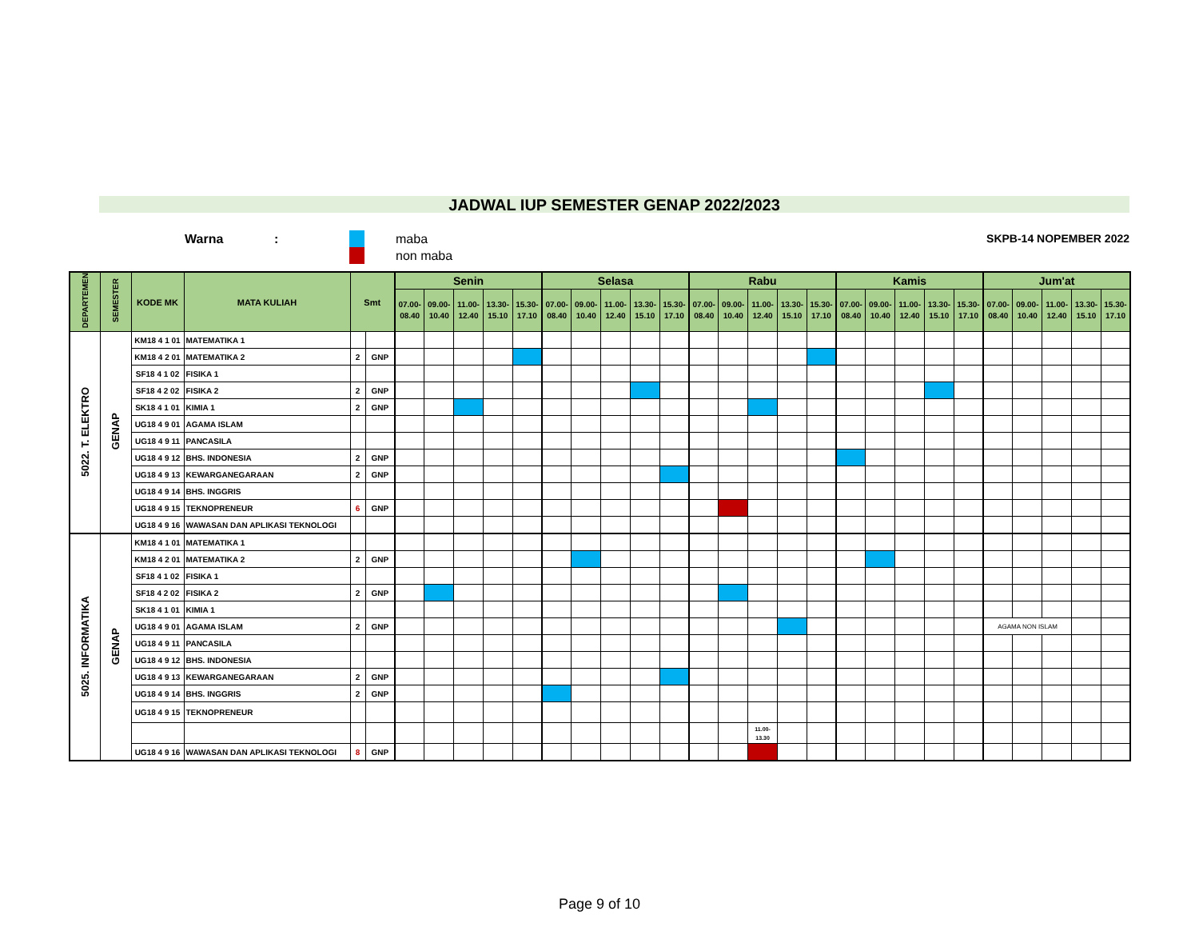JADWAL IUP SEMESTER GENAP 2022/2023
Warna : maba
non maba
SKPB-14 NOPEMBER 2022
| DEPARTEMEN | SEMESTER | KODE MK | MATA KULIAH | Smt | | Senin | | | | | Selasa | | | | | Rabu | | | | | Kamis | | | | | Jum'at | | | | |
| --- | --- | --- | --- | --- | --- | --- | --- | --- | --- | --- | --- | --- | --- | --- | --- | --- | --- | --- | --- | --- | --- | --- | --- | --- | --- | --- | --- | --- | --- | --- |
| | | | | | | 07.00- 08.40 | 09.00- 10.40 | 11.00- 12.40 | 13.30- 15.10 | 15.30- 17.10 | 07.00- 08.40 | 09.00- 10.40 | 11.00- 12.40 | 13.30- 15.10 | 15.30- 17.10 | 07.00- 08.40 | 09.00- 10.40 | 11.00- 12.40 | 13.30- 15.10 | 15.30- 17.10 | 07.00- 08.40 | 09.00- 10.40 | 11.00- 12.40 | 13.30- 15.10 | 15.30- 17.10 | 07.00- 08.40 | 09.00- 10.40 | 11.00- 12.40 | 13.30- 15.10 | 15.30- 17.10 |
| 5022. T. ELEKTRO | GENAP | KM18 4 1 01 | MATEMATIKA 1 | | | | | | | | | | | | | | | | | | | | | | | | | | | |
| | | KM18 4 2 01 | MATEMATIKA 2 | 2 | GNP | | | | | | | | | | | | | | | | | | | | | | | | | |
| | | SF18 4 1 02 | FISIKA 1 | | | | | | | | | | | | | | | | | | | | | | | | | | | |
| | | SF18 4 2 02 | FISIKA 2 | 2 | GNP | | | | | | | | | | | | | | | | | | | | | | | | | |
| | | SK18 4 1 01 | KIMIA 1 | 2 | GNP | | | | | | | | | | | | | | | | | | | | | | | | | |
| | | UG18 4 9 01 | AGAMA ISLAM | | | | | | | | | | | | | | | | | | | | | | | | | | | |
| | | UG18 4 9 11 | PANCASILA | | | | | | | | | | | | | | | | | | | | | | | | | | | |
| | | UG18 4 9 12 | BHS. INDONESIA | 2 | GNP | | | | | | | | | | | | | | | | | | | | | | | | | |
| | | UG18 4 9 13 | KEWARGANEGARAAN | 2 | GNP | | | | | | | | | | | | | | | | | | | | | | | | | |
| | | UG18 4 9 14 | BHS. INGGRIS | | | | | | | | | | | | | | | | | | | | | | | | | | | |
| | | UG18 4 9 15 | TEKNOPRENEUR | 6 | GNP | | | | | | | | | | | | | | | | | | | | | | | | | |
| | | UG18 4 9 16 | WAWASAN DAN APLIKASI TEKNOLOGI | | | | | | | | | | | | | | | | | | | | | | | | | | | |
| 5025. INFORMATIKA | GENAP | KM18 4 1 01 | MATEMATIKA 1 | | | | | | | | | | | | | | | | | | | | | | | | | | | |
| | | KM18 4 2 01 | MATEMATIKA 2 | 2 | GNP | | | | | | | | | | | | | | | | | | | | | | | | | |
| | | SF18 4 1 02 | FISIKA 1 | | | | | | | | | | | | | | | | | | | | | | | | | | | |
| | | SF18 4 2 02 | FISIKA 2 | 2 | GNP | | | | | | | | | | | | | | | | | | | | | | | | | |
| | | SK18 4 1 01 | KIMIA 1 | | | | | | | | | | | | | | | | | | | | | | | | | | | |
| | | UG18 4 9 01 | AGAMA ISLAM | 2 | GNP | | | | | | | | | | | | | | | | | | | | | AGAMA NON ISLAM | | | | |
| | | UG18 4 9 11 | PANCASILA | | | | | | | | | | | | | | | | | | | | | | | | | | | |
| | | UG18 4 9 12 | BHS. INDONESIA | | | | | | | | | | | | | | | | | | | | | | | | | | | |
| | | UG18 4 9 13 | KEWARGANEGARAAN | 2 | GNP | | | | | | | | | | | | | | | | | | | | | | | | | |
| | | UG18 4 9 14 | BHS. INGGRIS | 2 | GNP | | | | | | | | | | | | | | | | | | | | | | | | | |
| | | UG18 4 9 15 | TEKNOPRENEUR | | | | | | | | | | | | | | | | | | | | | | | | | | | |
| | | | | | | | | | | | | | | | | | | 11.00- 13.30 | | | | | | | | | | | | |
| | | UG18 4 9 16 | WAWASAN DAN APLIKASI TEKNOLOGI | 8 | GNP | | | | | | | | | | | | | | | | | | | | | | | | | |
Page 9 of 10